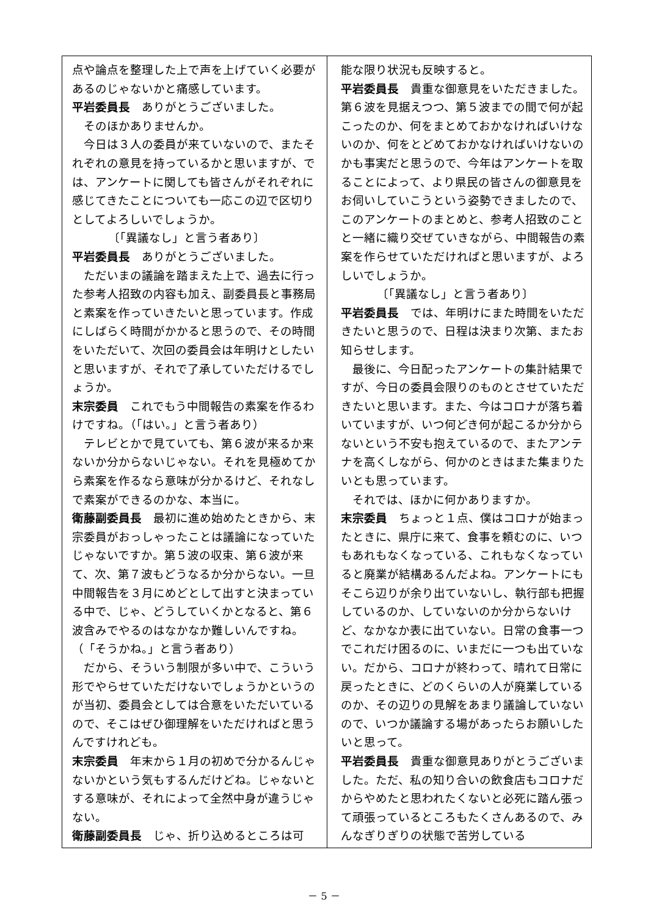点や論点を整理した上で声を上げていく必要があるのじゃないかと痛感しています。
平岩委員長　ありがとうございました。
そのほかありませんか。
今日は３人の委員が来ていないので、またそれぞれの意見を持っているかと思いますが、では、アンケートに関しても皆さんがそれぞれに感じてきたことについても一応この辺で区切りとしてよろしいでしょうか。
〔「異議なし」と言う者あり〕
平岩委員長　ありがとうございました。
ただいまの議論を踏まえた上で、過去に行った参考人招致の内容も加え、副委員長と事務局と素案を作っていきたいと思っています。作成にしばらく時間がかかると思うので、その時間をいただいて、次回の委員会は年明けとしたいと思いますが、それで了承していただけるでしょうか。
末宗委員　これでもう中間報告の素案を作るわけですね。（「はい。」と言う者あり）
テレビとかで見ていても、第６波が来るか来ないか分からないじゃない。それを見極めてから素案を作るなら意味が分かるけど、それなしで素案ができるのかな、本当に。
衛藤副委員長　最初に進め始めたときから、末宗委員がおっしゃったことは議論になっていたじゃないですか。第５波の収束、第６波が来て、次、第７波もどうなるか分からない。一旦中間報告を３月にめどとして出すと決まっている中で、じゃ、どうしていくかとなると、第６波含みでやるのはなかなか難しいんですね。（「そうかね。」と言う者あり）
だから、そういう制限が多い中で、こういう形でやらせていただけないでしょうかというのが当初、委員会としては合意をいただいているので、そこはぜひ御理解をいただければと思うんですけれども。
末宗委員　年末から１月の初めで分かるんじゃないかという気もするんだけどね。じゃないとする意味が、それによって全然中身が違うじゃない。
衛藤副委員長　じゃ、折り込めるところは可
能な限り状況も反映すると。
平岩委員長　貴重な御意見をいただきました。第６波を見据えつつ、第５波までの間で何が起こったのか、何をまとめておかなければいけないのか、何をとどめておかなければいけないのかも事実だと思うので、今年はアンケートを取ることによって、より県民の皆さんの御意見をお伺いしていこうという姿勢できましたので、このアンケートのまとめと、参考人招致のことと一緒に織り交ぜていきながら、中間報告の素案を作らせていただければと思いますが、よろしいでしょうか。
〔「異議なし」と言う者あり〕
平岩委員長　では、年明けにまた時間をいただきたいと思うので、日程は決まり次第、またお知らせします。
最後に、今日配ったアンケートの集計結果ですが、今日の委員会限りのものとさせていただきたいと思います。また、今はコロナが落ち着いていますが、いつ何どき何が起こるか分からないという不安も抱えているので、またアンテナを高くしながら、何かのときはまた集まりたいとも思っています。
それでは、ほかに何かありますか。
末宗委員　ちょっと１点、僕はコロナが始まったときに、県庁に来て、食事を頼むのに、いつもあれもなくなっている、これもなくなっていると廃業が結構あるんだよね。アンケートにもそこら辺りが余り出ていないし、執行部も把握しているのか、していないのか分からないけど、なかなか表に出ていない。日常の食事一つでこれだけ困るのに、いまだに一つも出ていない。だから、コロナが終わって、晴れて日常に戻ったときに、どのくらいの人が廃業しているのか、その辺りの見解をあまり議論していないので、いつか議論する場があったらお願いしたいと思って。
平岩委員長　貴重な御意見ありがとうございました。ただ、私の知り合いの飲食店もコロナだからやめたと思われたくないと必死に踏ん張って頑張っているところもたくさんあるので、みんなぎりぎりの状態で苦労している
－ 5 －